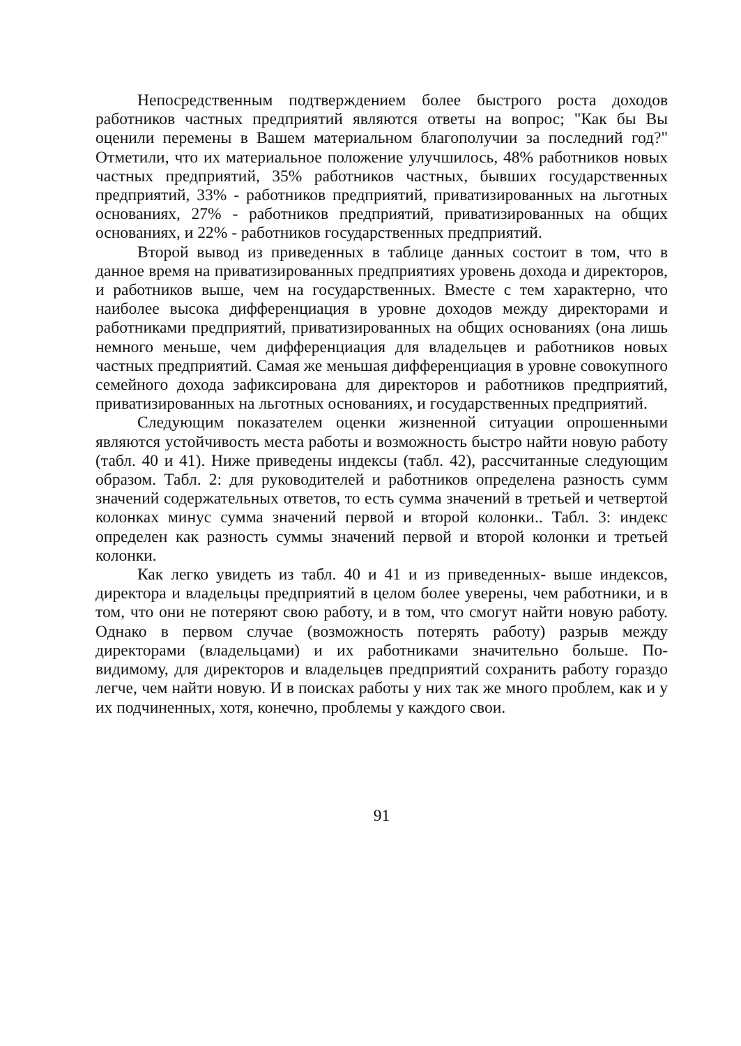Непосредственным подтверждением более быстрого роста доходов работников частных предприятий являются ответы на вопрос; "Как бы Вы оценили перемены в Вашем материальном благополучии за последний год?" Отметили, что их материальное положение улучшилось, 48% работников новых частных предприятий, 35% работников частных, бывших государственных предприятий, 33% - работников предприятий, приватизированных на льготных основаниях, 27% - работников предприятий, приватизированных на общих основаниях, и 22% - работников государственных предприятий.
Второй вывод из приведенных в таблице данных состоит в том, что в данное время на приватизированных предприятиях уровень дохода и директоров, и работников выше, чем на государственных. Вместе с тем характерно, что наиболее высока дифференциация в уровне доходов между директорами и работниками предприятий, приватизированных на общих основаниях (она лишь немного меньше, чем дифференциация для владельцев и работников новых частных предприятий. Самая же меньшая дифференциация в уровне совокупного семейного дохода зафиксирована для директоров и работников предприятий, приватизированных на льготных основаниях, и государственных предприятий.
Следующим показателем оценки жизненной ситуации опрошенными являются устойчивость места работы и возможность быстро найти новую работу (табл. 40 и 41). Ниже приведены индексы (табл. 42), рассчитанные следующим образом. Табл. 2: для руководителей и работников определена разность сумм значений содержательных ответов, то есть сумма значений в третьей и четвертой колонках минус сумма значений первой и второй колонки.. Табл. 3: индекс определен как разность суммы значений первой и второй колонки и третьей колонки.
Как легко увидеть из табл. 40 и 41 и из приведенных- выше индексов, директора и владельцы предприятий в целом более уверены, чем работники, и в том, что они не потеряют свою работу, и в том, что смогут найти новую работу. Однако в первом случае (возможность потерять работу) разрыв между директорами (владельцами) и их работниками значительно больше. По-видимому, для директоров и владельцев предприятий сохранить работу гораздо легче, чем найти новую. И в поисках работы у них так же много проблем, как и у их подчиненных, хотя, конечно, проблемы у каждого свои.
91